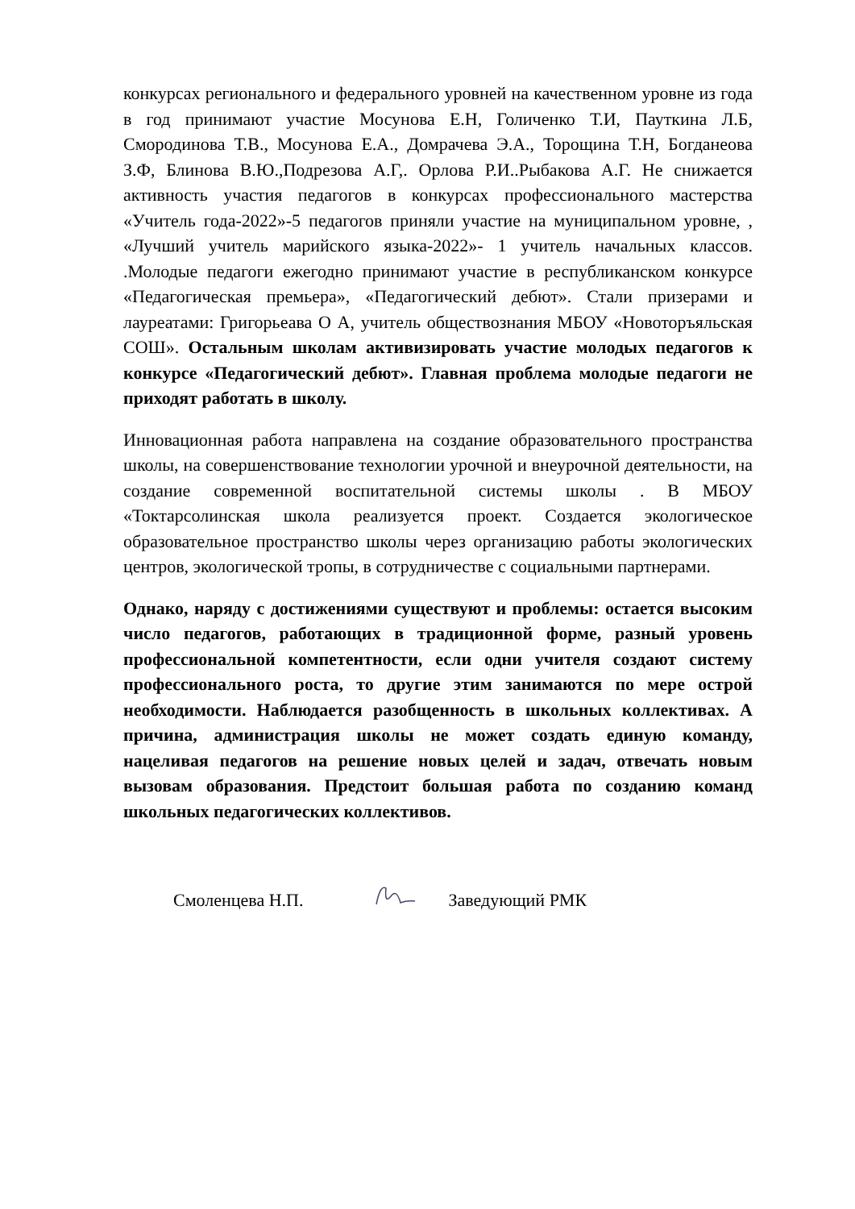конкурсах регионального и федерального уровней на качественном уровне из года в год принимают участие Мосунова Е.Н, Голиченко Т.И, Пауткина Л.Б, Смородинова Т.В., Мосунова Е.А., Домрачева Э.А., Торощина Т.Н, Богданеова З.Ф, Блинова В.Ю.,Подрезова А.Г,. Орлова Р.И..Рыбакова А.Г. Не снижается активность участия педагогов в конкурсах профессионального мастерства «Учитель года-2022»-5 педагогов приняли участие на муниципальном уровне, , «Лучший учитель марийского языка-2022»- 1 учитель начальных классов. .Молодые педагоги ежегодно принимают участие в республиканском конкурсе «Педагогическая премьера», «Педагогический дебют». Стали призерами и лауреатами: Григорьеава О А, учитель обществознания МБОУ «Новоторъяльская СОШ». Остальным школам активизировать участие молодых педагогов к конкурсе «Педагогический дебют». Главная проблема молодые педагоги не приходят работать в школу.
Инновационная работа направлена на создание образовательного пространства школы, на совершенствование технологии урочной и внеурочной деятельности, на создание современной воспитательной системы школы . В МБОУ «Токтарсолинская школа реализуется проект. Создается экологическое образовательное пространство школы через организацию работы экологических центров, экологической тропы, в сотрудничестве с социальными партнерами.
Однако, наряду с достижениями существуют и проблемы: остается высоким число педагогов, работающих в традиционной форме, разный уровень профессиональной компетентности, если одни учителя создают систему профессионального роста, то другие этим занимаются по мере острой необходимости. Наблюдается разобщенность в школьных коллективах. А причина, администрация школы не может создать единую команду, нацеливая педагогов на решение новых целей и задач, отвечать новым вызовам образования. Предстоит большая работа по созданию команд школьных педагогических коллективов.
Смоленцева Н.П. Заведующий РМК